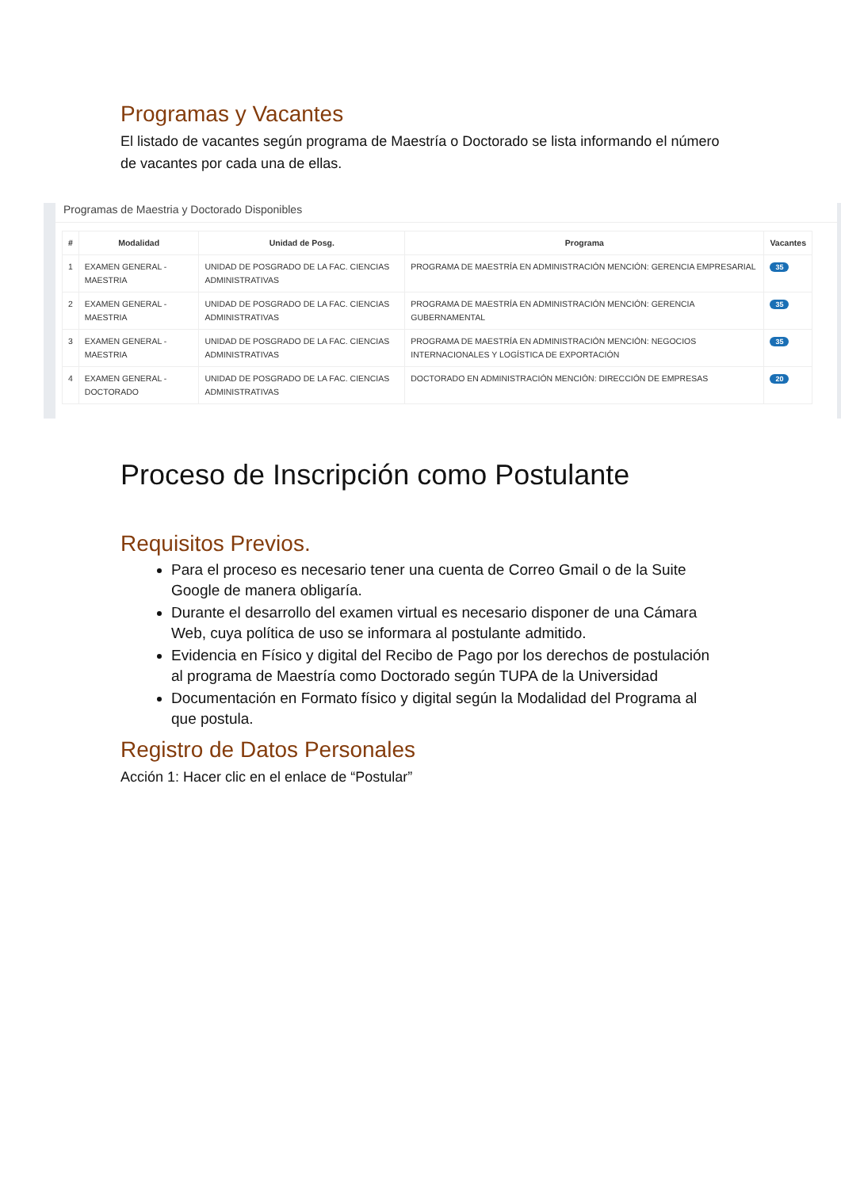Programas y Vacantes
El listado de vacantes según programa de Maestría o Doctorado se lista informando el número de vacantes por cada una de ellas.
Programas de Maestria y Doctorado Disponibles
| # | Modalidad | Unidad de Posg. | Programa | Vacantes |
| --- | --- | --- | --- | --- |
| 1 | EXAMEN GENERAL - MAESTRIA | UNIDAD DE POSGRADO DE LA FAC. CIENCIAS ADMINISTRATIVAS | PROGRAMA DE MAESTRÍA EN ADMINISTRACIÓN MENCIÓN: GERENCIA EMPRESARIAL | 35 |
| 2 | EXAMEN GENERAL - MAESTRIA | UNIDAD DE POSGRADO DE LA FAC. CIENCIAS ADMINISTRATIVAS | PROGRAMA DE MAESTRÍA EN ADMINISTRACIÓN MENCIÓN: GERENCIA GUBERNAMENTAL | 35 |
| 3 | EXAMEN GENERAL - MAESTRIA | UNIDAD DE POSGRADO DE LA FAC. CIENCIAS ADMINISTRATIVAS | PROGRAMA DE MAESTRÍA EN ADMINISTRACIÓN MENCIÓN: NEGOCIOS INTERNACIONALES Y LOGÍSTICA DE EXPORTACIÓN | 35 |
| 4 | EXAMEN GENERAL - DOCTORADO | UNIDAD DE POSGRADO DE LA FAC. CIENCIAS ADMINISTRATIVAS | DOCTORADO EN ADMINISTRACIÓN MENCIÓN: DIRECCIÓN DE EMPRESAS | 20 |
Proceso de Inscripción como Postulante
Requisitos Previos.
Para el proceso es necesario tener una cuenta de Correo Gmail o de la Suite Google de manera obligaría.
Durante el desarrollo del examen virtual es necesario disponer de una Cámara Web, cuya política de uso se informara al postulante admitido.
Evidencia en Físico y digital del Recibo de Pago por los derechos de postulación al programa de Maestría como Doctorado según TUPA de la Universidad
Documentación en Formato físico y digital según la Modalidad del Programa al que postula.
Registro de Datos Personales
Acción 1: Hacer clic en el enlace de “Postular”